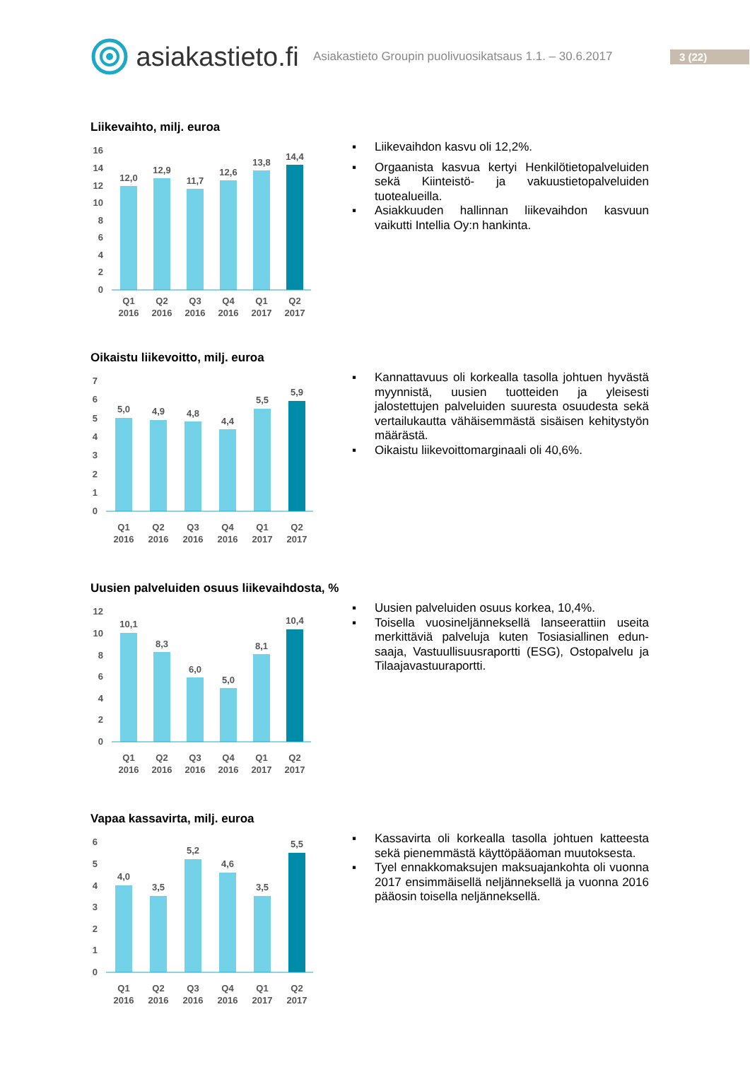asiakastieto.fi
Asiakastieto Groupin puolivuosikatsaus 1.1. – 30.6.2017
3 (22)
Liikevaihto, milj. euroa
16
14
12
10
8
6
4
2
0
12,0
12,9
11,7
12,6
13,8
14,4
Q1
Q2
Q3
Q4
Q1
Q2
2016
2016
2016
2016
2017
2017
▪ Liikevaihdon kasvu oli 12,2%.
▪ Orgaanista kasvua kertyi Henkilötietopalveluiden sekä Kiinteistö- ja vakuustietopalveluiden tuotealueilla.
▪ Asiakkuuden hallinnan liikevaihdon kasvuun vaikutti Intellia Oy:n hankinta.
Oikaistu liikevoitto, milj. euroa
7
6
5
4
3
2
1
0
5,0
4,9
4,8
4,4
5,5
5,9
Q1
Q2
Q3
Q4
Q1
Q2
2016
2016
2016
2016
2017
2017
▪ Kannattavuus oli korkealla tasolla johtuen hyvästä myynnistä, uusien tuotteiden ja yleisesti jalostettujen palveluiden suuresta osuudesta sekä vertailukautta vähäisemmästä sisäisen kehitystyön määrästä.
▪ Oikaistu liikevoittomarginaali oli 40,6%.
Uusien palveluiden osuus liikevaihdosta, %
12
10
8
6
4
2
0
10,1
8,3
6,0
5,0
8,1
10,4
Q1
Q2
Q3
Q4
Q1
Q2
2016
2016
2016
2016
2017
2017
▪ Uusien palveluiden osuus korkea, 10,4%.
▪ Toisella vuosineljänneksellä lanseerattiin useita merkittäviä palveluja kuten Tosiasiallinen edun-saaja, Vastuullisuusraportti (ESG), Ostopalvelu ja Tilaajavastuuraportti.
Vapaa kassavirta, milj. euroa
6
5
4
3
2
1
0
4,0
3,5
5,2
4,6
3,5
5,5
Q1
Q2
Q3
Q4
Q1
Q2
2016
2016
2016
2016
2017
2017
▪ Kassavirta oli korkealla tasolla johtuen katteesta sekä pienemmästä käyttöpääoman muutoksesta.
▪ Tyel ennakkomaksujen maksuajankohta oli vuonna 2017 ensimmäisellä neljänneksellä ja vuonna 2016 pääosin toisella neljänneksellä.